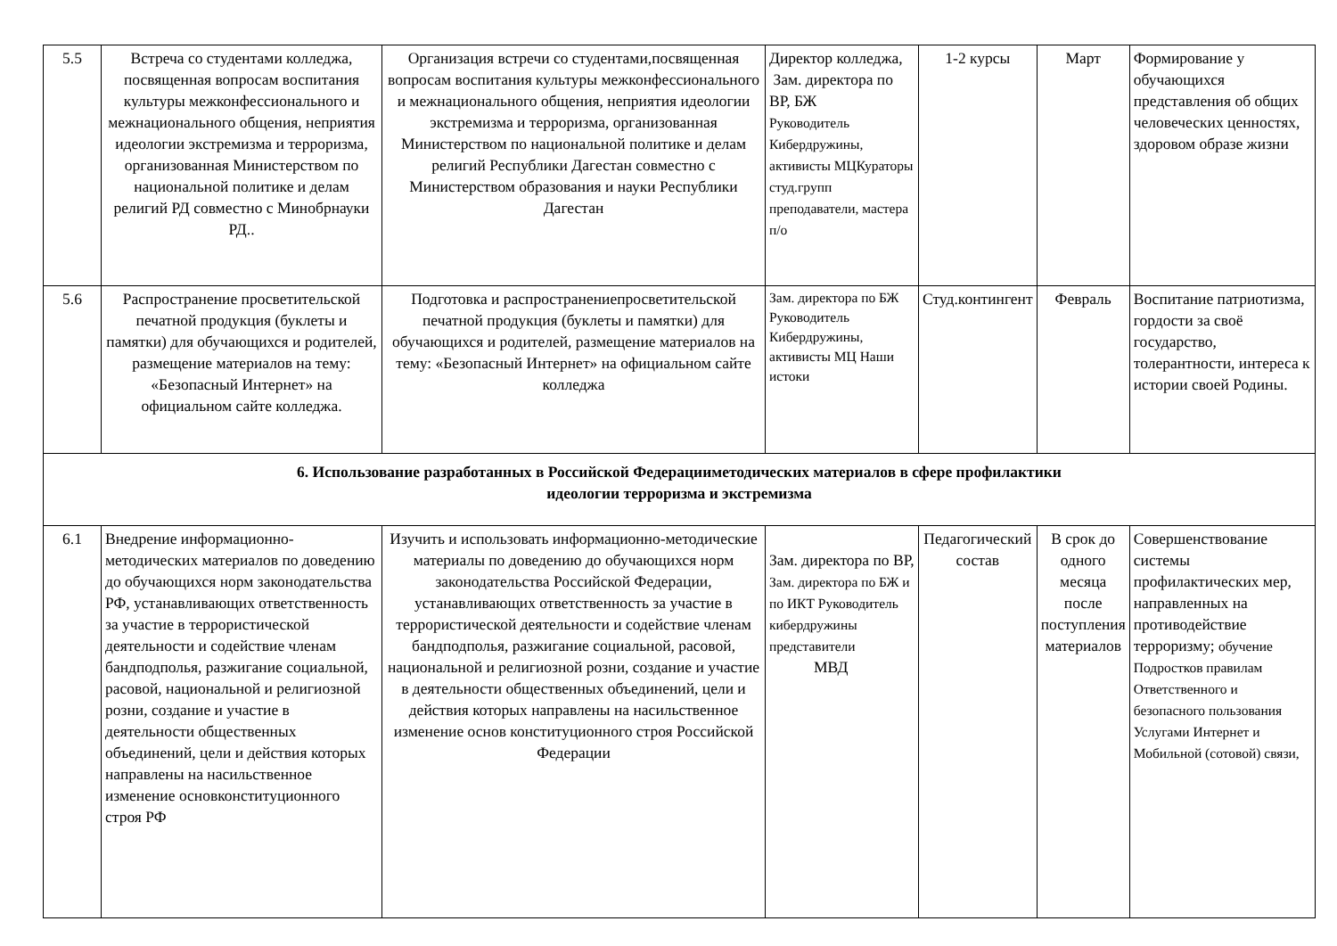| 5.5 | Встреча со студентами колледжа, посвященная вопросам воспитания культуры межконфессионального и межнационального общения, неприятия идеологии экстремизма и терроризма, организованная Министерством по национальной политике и делам религий РД совместно с Минобрнауки РД.. | Организация встречи со студентами,посвященная вопросам воспитания культуры межконфессионального и межнационального общения, неприятия идеологии экстремизма и терроризма, организованная Министерством по национальной политике и делам религий Республики Дагестан совместно с Министерством образования и науки Республики Дагестан | Директор колледжа, Зам. директора по ВР, БЖ Руководитель Кибердружины, активисты МЦКураторы студ.групп преподаватели, мастера п/о | 1-2 курсы | Март | Формирование у обучающихся представления об общих человеческих ценностях, здоровом образе жизни |
| 5.6 | Распространение просветительской печатной продукция (буклеты и памятки) для обучающихся и родителей, размещение материалов на тему: «Безопасный Интернет» на официальном сайте колледжа. | Подготовка и распространениепросветительской печатной продукция (буклеты и памятки) для обучающихся и родителей, размещение материалов на тему: «Безопасный Интернет» на официальном сайте колледжа | Зам. директора по БЖ Руководитель Кибердружины, активисты МЦ Наши истоки | Студ.контингент | Февраль | Воспитание патриотизма, гордости за своё государство, толерантности, интереса к истории своей Родины. |
| 6. Использование разработанных в Российской Федерацииметодических материалов в сфере профилактики идеологии терроризма и экстремизма | | | | | | |
| 6.1 | Внедрение информационно-методических материалов по доведению до обучающихся норм законодательства РФ, устанавливающих ответственность за участие в террористической деятельности и содействие членам бандподполья, разжигание социальной, расовой, национальной и религиозной розни, создание и участие в деятельности общественных объединений, цели и действия которых направлены на насильственное изменение основконституционного строя РФ | Изучить и использовать информационно-методические материалы по доведению до обучающихся норм законодательства Российской Федерации, устанавливающих ответственность за участие в террористической деятельности и содействие членам бандподполья, разжигание социальной, расовой, национальной и религиозной розни, создание и участие в деятельности общественных объединений, цели и действия которых направлены на насильственное изменение основ конституционного строя Российской Федерации | Зам. директора по ВР, Зам. директора по БЖ и по ИКТ Руководитель кибердружины представители МВД | Педагогический состав | В срок до одного месяца после поступления материалов | Совершенствование системы профилактических мер, направленных на противодействие терроризму; обучение Подростков правилам Ответственного и безопасного пользования Услугами Интернет и Мобильной (сотовой) связи, |